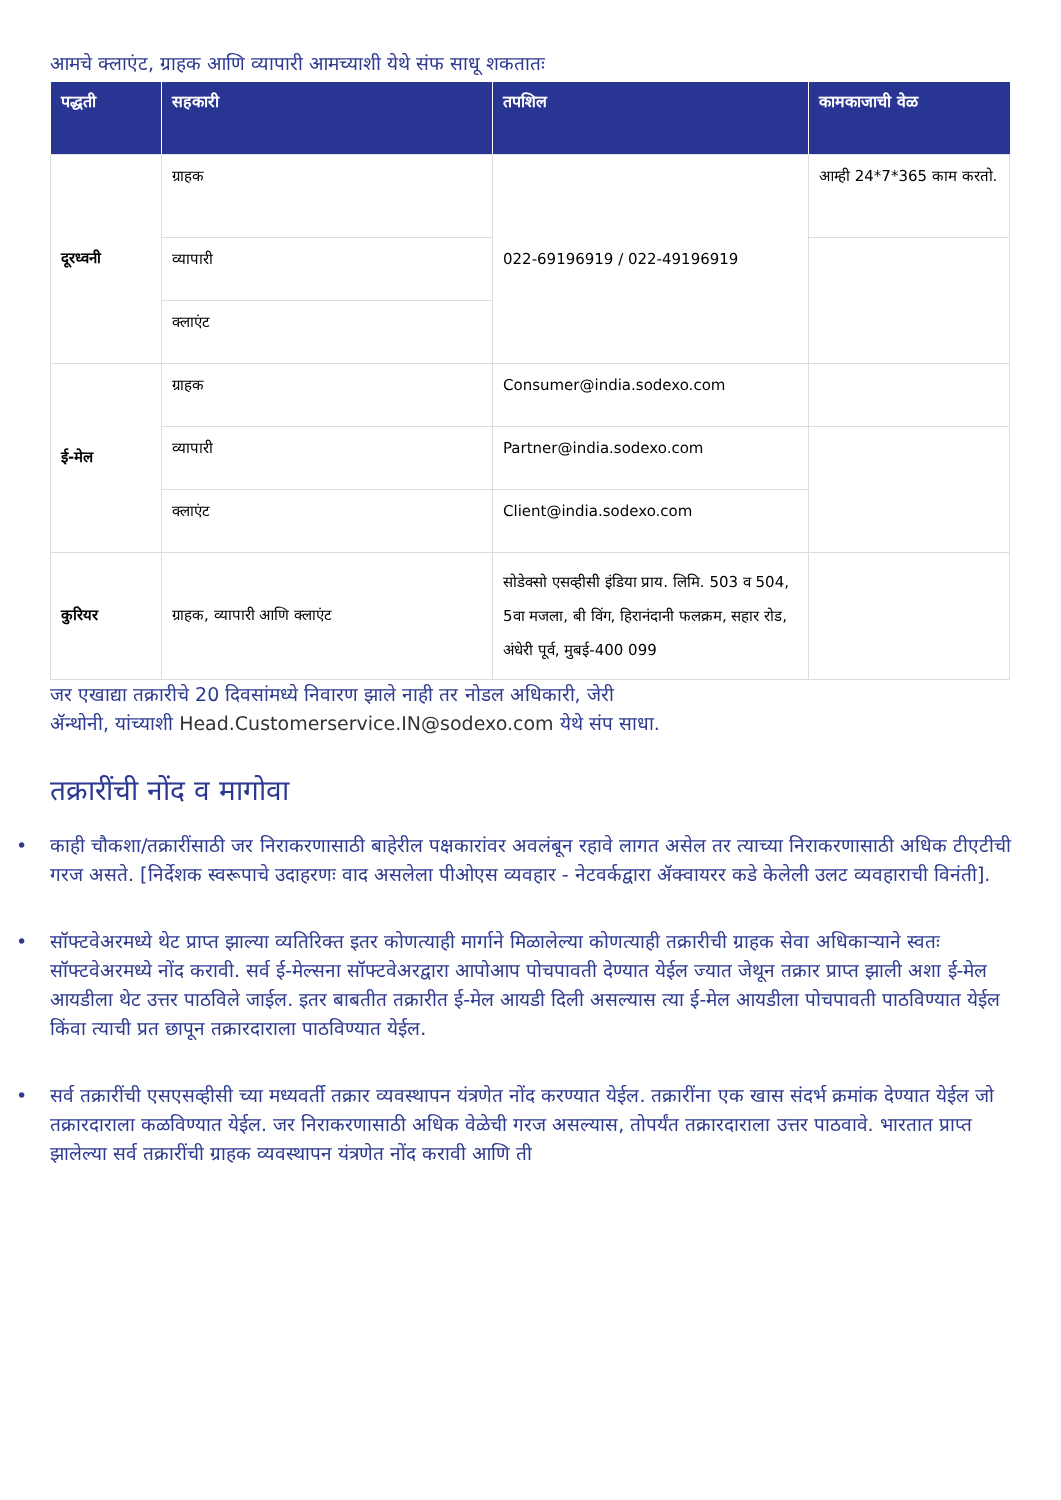आमचे क्लाएंट, ग्राहक आणि व्यापारी आमच्याशी येथे संफ साधू शकतातः
| पद्धती | सहकारी | तपशिल | कामकाजाची वेळ |
| --- | --- | --- | --- |
| दूरध्वनी | ग्राहक | 022-69196919 / 022-49196919 | आम्ही 24*7*365 काम करतो. |
| | व्यापारी | | |
| | क्लाएंट | | |
| ई-मेल | ग्राहक | Consumer@india.sodexo.com | |
| | व्यापारी | Partner@india.sodexo.com | |
| | क्लाएंट | Client@india.sodexo.com | |
| कुरियर | ग्राहक, व्यापारी आणि क्लाएंट | सोडेक्सो एसव्हीसी इंडिया प्राय. लिमि. 503 व 504, 5वा मजला, बी विंग, हिरानंदानी फलक्रम, सहार रोड, अंधेरी पूर्व, मुबई-400 099 | |
जर एखाद्या तक्रारीचे 20 दिवसांमध्ये निवारण झाले नाही तर नोडल अधिकारी, जेरी
ॲन्थोनी, यांच्याशी Head.Customerservice.IN@sodexo.com येथे संप साधा.
तक्रारींची नोंद व मागोवा
• काही चौकशा/तक्रारींसाठी जर निराकरणासाठी बाहेरील पक्षकारांवर अवलंबून रहावे लागत असेल तर त्याच्या निराकरणासाठी अधिक टीएटीची गरज असते. [निर्देशक स्वरूपाचे उदाहरणः वाद असलेला पीओएस व्यवहार - नेटवर्कद्वारा ॲक्वायरर कडे केलेली उलट व्यवहाराची विनंती].
• सॉफ्टवेअरमध्ये थेट प्राप्त झाल्या व्यतिरिक्त इतर कोणत्याही मार्गाने मिळालेल्या कोणत्याही तक्रारीची ग्राहक सेवा अधिकाऱ्याने स्वतः सॉफ्टवेअरमध्ये नोंद करावी. सर्व ई-मेल्सना सॉफ्टवेअरद्वारा आपोआप पोचपावती देण्यात येईल ज्यात जेथून तक्रार प्राप्त झाली अशा ई-मेल आयडीला थेट उत्तर पाठविले जाईल. इतर बाबतीत तक्रारीत ई-मेल आयडी दिली असल्यास त्या ई-मेल आयडीला पोचपावती पाठविण्यात येईल किंवा त्याची प्रत छापून तक्रारदाराला पाठविण्यात येईल.
• सर्व तक्रारींची एसएसव्हीसी च्या मध्यवर्ती तक्रार व्यवस्थापन यंत्रणेत नोंद करण्यात येईल. तक्रारींना एक खास संदर्भ क्रमांक देण्यात येईल जो तक्रारदाराला कळविण्यात येईल. जर निराकरणासाठी अधिक वेळेची गरज असल्यास, तोपर्यंत तक्रारदाराला उत्तर पाठवावे. भारतात प्राप्त झालेल्या सर्व तक्रारींची ग्राहक व्यवस्थापन यंत्रणेत नोंद करावी आणि ती